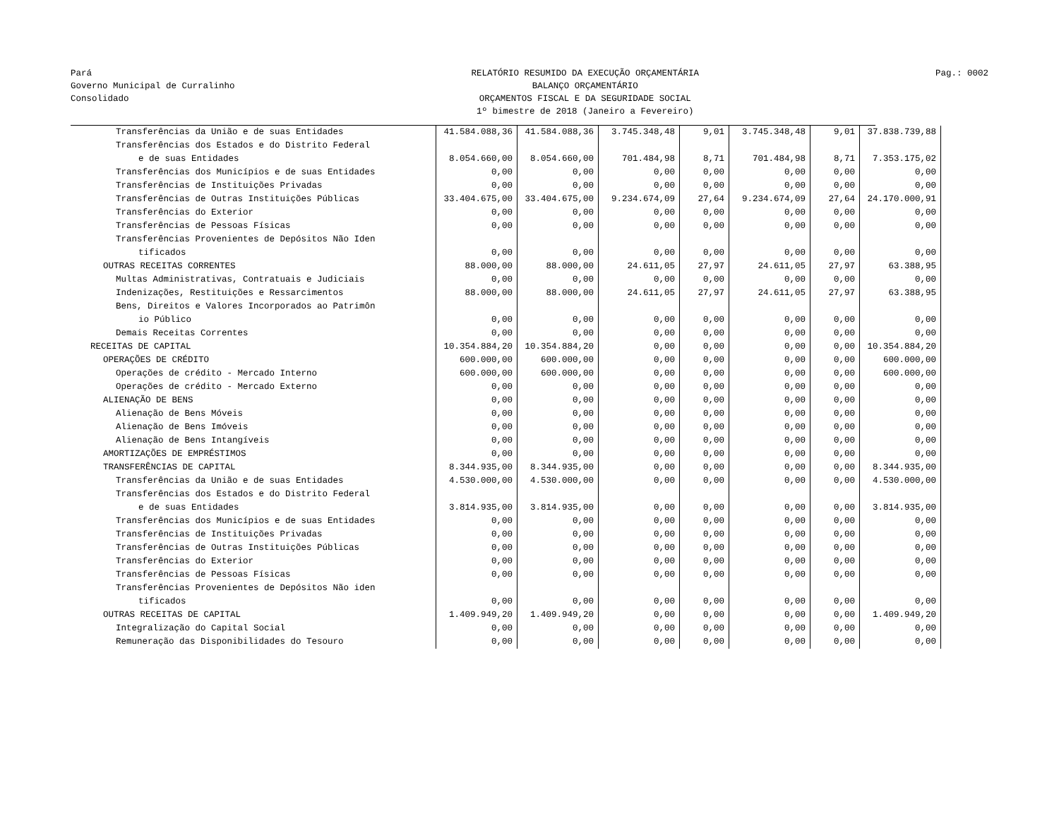Pará
Governo Municipal de Curralinho
Consolidado
RELATÓRIO RESUMIDO DA EXECUÇÃO ORÇAMENTÁRIA
BALANÇO ORÇAMENTÁRIO
ORÇAMENTOS FISCAL E DA SEGURIDADE SOCIAL
1º bimestre de 2018 (Janeiro a Fevereiro)
Pag.: 0002
| Transferências da União e de suas Entidades | 41.584.088,36 | 41.584.088,36 | 3.745.348,48 | 9,01 | 3.745.348,48 | 9,01 | 37.838.739,88 |
| Transferências dos Estados e do Distrito Federal | | | | | | | |
| e de suas Entidades | 8.054.660,00 | 8.054.660,00 | 701.484,98 | 8,71 | 701.484,98 | 8,71 | 7.353.175,02 |
| Transferências dos Municípios e de suas Entidades | 0,00 | 0,00 | 0,00 | 0,00 | 0,00 | 0,00 | 0,00 |
| Transferências de Instituições Privadas | 0,00 | 0,00 | 0,00 | 0,00 | 0,00 | 0,00 | 0,00 |
| Transferências de Outras Instituições Públicas | 33.404.675,00 | 33.404.675,00 | 9.234.674,09 | 27,64 | 9.234.674,09 | 27,64 | 24.170.000,91 |
| Transferências do Exterior | 0,00 | 0,00 | 0,00 | 0,00 | 0,00 | 0,00 | 0,00 |
| Transferências de Pessoas Físicas | 0,00 | 0,00 | 0,00 | 0,00 | 0,00 | 0,00 | 0,00 |
| Transferências Provenientes de Depósitos Não Iden | | | | | | | |
| tificados | 0,00 | 0,00 | 0,00 | 0,00 | 0,00 | 0,00 | 0,00 |
| OUTRAS RECEITAS CORRENTES | 88.000,00 | 88.000,00 | 24.611,05 | 27,97 | 24.611,05 | 27,97 | 63.388,95 |
| Multas Administrativas, Contratuais e Judiciais | 0,00 | 0,00 | 0,00 | 0,00 | 0,00 | 0,00 | 0,00 |
| Indenizações, Restituições e Ressarcimentos | 88.000,00 | 88.000,00 | 24.611,05 | 27,97 | 24.611,05 | 27,97 | 63.388,95 |
| Bens, Direitos e Valores Incorporados ao Patrimôn | | | | | | | |
| io Público | 0,00 | 0,00 | 0,00 | 0,00 | 0,00 | 0,00 | 0,00 |
| Demais Receitas Correntes | 0,00 | 0,00 | 0,00 | 0,00 | 0,00 | 0,00 | 0,00 |
| RECEITAS DE CAPITAL | 10.354.884,20 | 10.354.884,20 | 0,00 | 0,00 | 0,00 | 0,00 | 10.354.884,20 |
| OPERAÇÕES DE CRÉDITO | 600.000,00 | 600.000,00 | 0,00 | 0,00 | 0,00 | 0,00 | 600.000,00 |
| Operações de crédito - Mercado Interno | 600.000,00 | 600.000,00 | 0,00 | 0,00 | 0,00 | 0,00 | 600.000,00 |
| Operações de crédito - Mercado Externo | 0,00 | 0,00 | 0,00 | 0,00 | 0,00 | 0,00 | 0,00 |
| ALIENAÇÃO DE BENS | 0,00 | 0,00 | 0,00 | 0,00 | 0,00 | 0,00 | 0,00 |
| Alienação de Bens Móveis | 0,00 | 0,00 | 0,00 | 0,00 | 0,00 | 0,00 | 0,00 |
| Alienação de Bens Imóveis | 0,00 | 0,00 | 0,00 | 0,00 | 0,00 | 0,00 | 0,00 |
| Alienação de Bens Intangíveis | 0,00 | 0,00 | 0,00 | 0,00 | 0,00 | 0,00 | 0,00 |
| AMORTIZAÇÕES DE EMPRÉSTIMOS | 0,00 | 0,00 | 0,00 | 0,00 | 0,00 | 0,00 | 0,00 |
| TRANSFERÊNCIAS DE CAPITAL | 8.344.935,00 | 8.344.935,00 | 0,00 | 0,00 | 0,00 | 0,00 | 8.344.935,00 |
| Transferências da União e de suas Entidades | 4.530.000,00 | 4.530.000,00 | 0,00 | 0,00 | 0,00 | 0,00 | 4.530.000,00 |
| Transferências dos Estados e do Distrito Federal | | | | | | | |
| e de suas Entidades | 3.814.935,00 | 3.814.935,00 | 0,00 | 0,00 | 0,00 | 0,00 | 3.814.935,00 |
| Transferências dos Municípios e de suas Entidades | 0,00 | 0,00 | 0,00 | 0,00 | 0,00 | 0,00 | 0,00 |
| Transferências de Instituições Privadas | 0,00 | 0,00 | 0,00 | 0,00 | 0,00 | 0,00 | 0,00 |
| Transferências de Outras Instituições Públicas | 0,00 | 0,00 | 0,00 | 0,00 | 0,00 | 0,00 | 0,00 |
| Transferências do Exterior | 0,00 | 0,00 | 0,00 | 0,00 | 0,00 | 0,00 | 0,00 |
| Transferências de Pessoas Físicas | 0,00 | 0,00 | 0,00 | 0,00 | 0,00 | 0,00 | 0,00 |
| Transferências Provenientes de Depósitos Não iden | | | | | | | |
| tificados | 0,00 | 0,00 | 0,00 | 0,00 | 0,00 | 0,00 | 0,00 |
| OUTRAS RECEITAS DE CAPITAL | 1.409.949,20 | 1.409.949,20 | 0,00 | 0,00 | 0,00 | 0,00 | 1.409.949,20 |
| Integralização do Capital Social | 0,00 | 0,00 | 0,00 | 0,00 | 0,00 | 0,00 | 0,00 |
| Remuneração das Disponibilidades do Tesouro | 0,00 | 0,00 | 0,00 | 0,00 | 0,00 | 0,00 | 0,00 |